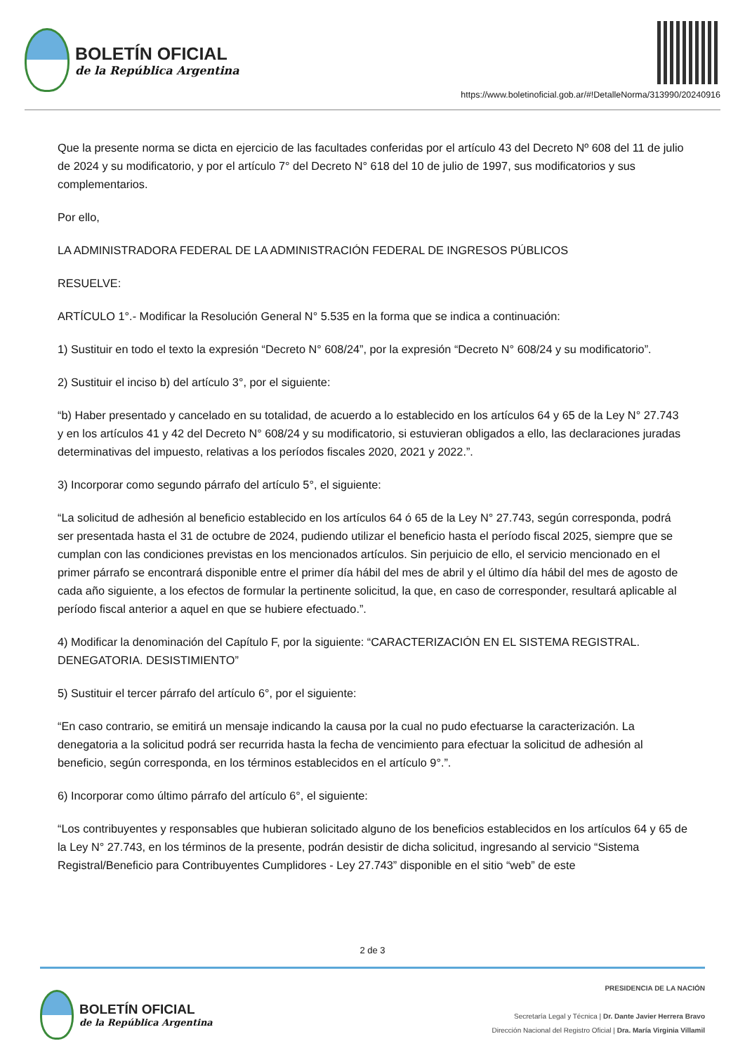BOLETÍN OFICIAL
de la República Argentina
https://www.boletinoficial.gob.ar/#!DetalleNorma/313990/20240916
Que la presente norma se dicta en ejercicio de las facultades conferidas por el artículo 43 del Decreto Nº 608 del 11 de julio de 2024 y su modificatorio, y por el artículo 7° del Decreto N° 618 del 10 de julio de 1997, sus modificatorios y sus complementarios.
Por ello,
LA ADMINISTRADORA FEDERAL DE LA ADMINISTRACIÓN FEDERAL DE INGRESOS PÚBLICOS
RESUELVE:
ARTÍCULO 1°.- Modificar la Resolución General N° 5.535 en la forma que se indica a continuación:
1) Sustituir en todo el texto la expresión “Decreto N° 608/24”, por la expresión “Decreto N° 608/24 y su modificatorio”.
2) Sustituir el inciso b) del artículo 3°, por el siguiente:
“b) Haber presentado y cancelado en su totalidad, de acuerdo a lo establecido en los artículos 64 y 65 de la Ley N° 27.743 y en los artículos 41 y 42 del Decreto N° 608/24 y su modificatorio, si estuvieran obligados a ello, las declaraciones juradas determinativas del impuesto, relativas a los períodos fiscales 2020, 2021 y 2022.”.
3) Incorporar como segundo párrafo del artículo 5°, el siguiente:
“La solicitud de adhesión al beneficio establecido en los artículos 64 ó 65 de la Ley N° 27.743, según corresponda, podrá ser presentada hasta el 31 de octubre de 2024, pudiendo utilizar el beneficio hasta el período fiscal 2025, siempre que se cumplan con las condiciones previstas en los mencionados artículos. Sin perjuicio de ello, el servicio mencionado en el primer párrafo se encontrará disponible entre el primer día hábil del mes de abril y el último día hábil del mes de agosto de cada año siguiente, a los efectos de formular la pertinente solicitud, la que, en caso de corresponder, resultará aplicable al período fiscal anterior a aquel en que se hubiere efectuado.”.
4) Modificar la denominación del Capítulo F, por la siguiente: “CARACTERIZACIÓN EN EL SISTEMA REGISTRAL. DENEGATORIA. DESISTIMIENTO”
5) Sustituir el tercer párrafo del artículo 6°, por el siguiente:
“En caso contrario, se emitirá un mensaje indicando la causa por la cual no pudo efectuarse la caracterización. La denegatoria a la solicitud podrá ser recurrida hasta la fecha de vencimiento para efectuar la solicitud de adhesión al beneficio, según corresponda, en los términos establecidos en el artículo 9°.”.
6) Incorporar como último párrafo del artículo 6°, el siguiente:
“Los contribuyentes y responsables que hubieran solicitado alguno de los beneficios establecidos en los artículos 64 y 65 de la Ley N° 27.743, en los términos de la presente, podrán desistir de dicha solicitud, ingresando al servicio “Sistema Registral/Beneficio para Contribuyentes Cumplidores - Ley 27.743” disponible en el sitio “web” de este
2 de 3
BOLETÍN OFICIAL
de la República Argentina
PRESIDENCIA DE LA NACIÓN
Secretaría Legal y Técnica | Dr. Dante Javier Herrera Bravo
Dirección Nacional del Registro Oficial | Dra. María Virginia Villamil